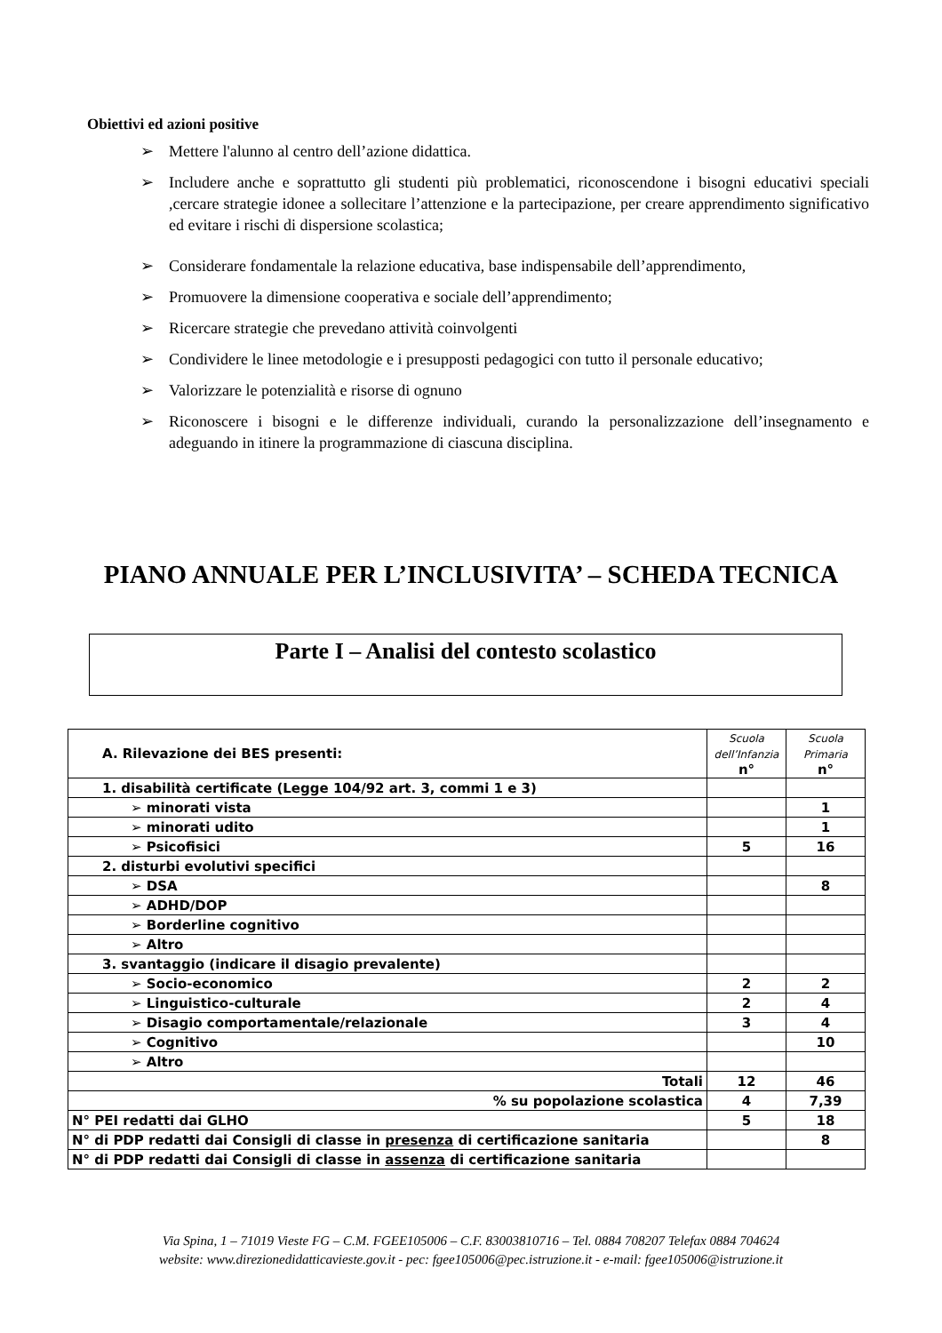Obiettivi ed azioni positive
➢ Mettere l'alunno al centro dell’azione didattica.
➢ Includere anche e soprattutto gli studenti più problematici, riconoscendone i bisogni educativi speciali ,cercare strategie idonee a sollecitare l’attenzione e la partecipazione, per creare apprendimento significativo ed evitare i rischi di dispersione scolastica;
➢ Considerare fondamentale la relazione educativa, base indispensabile dell’apprendimento,
➢ Promuovere la dimensione cooperativa e sociale dell’apprendimento;
➢ Ricercare strategie che prevedano attività coinvolgenti
➢ Condividere le linee metodologie e i presupposti pedagogici con tutto il personale educativo;
➢ Valorizzare le potenzialità e risorse di ognuno
➢ Riconoscere i bisogni e le differenze individuali, curando la personalizzazione dell’insegnamento e adeguando in itinere la programmazione di ciascuna disciplina.
PIANO ANNUALE PER L’INCLUSIVITA’ – SCHEDA TECNICA
Parte I – Analisi del contesto scolastico
| A. Rilevazione dei BES presenti: | Scuola dell’Infanzia n° | Scuola Primaria n° |
| --- | --- | --- |
| 1. disabilità certificate (Legge 104/92 art. 3, commi 1 e 3) | | |
| ➢ minorati vista | | 1 |
| ➢ minorati udito | | 1 |
| ➢ Psicofisici | 5 | 16 |
| 2. disturbi evolutivi specifici | | |
| ➢ DSA | | 8 |
| ➢ ADHD/DOP | | |
| ➢ Borderline cognitivo | | |
| ➢ Altro | | |
| 3. svantaggio (indicare il disagio prevalente) | | |
| ➢ Socio-economico | 2 | 2 |
| ➢ Linguistico-culturale | 2 | 4 |
| ➢ Disagio comportamentale/relazionale | 3 | 4 |
| ➢ Cognitivo | | 10 |
| ➢ Altro | | |
| Totali | 12 | 46 |
| % su popolazione scolastica | 4 | 7,39 |
| N° PEI redatti dai GLHO | 5 | 18 |
| N° di PDP redatti dai Consigli di classe in presenza di certificazione sanitaria | | 8 |
| N° di PDP redatti dai Consigli di classe in assenza di certificazione sanitaria | | |
Via Spina, 1 – 71019 Vieste FG – C.M. FGEE105006 – C.F. 83003810716 – Tel. 0884 708207 Telefax 0884 704624
website: www.direzionedidatticavieste.gov.it - pec: fgee105006@pec.istruzione.it - e-mail: fgee105006@istruzione.it